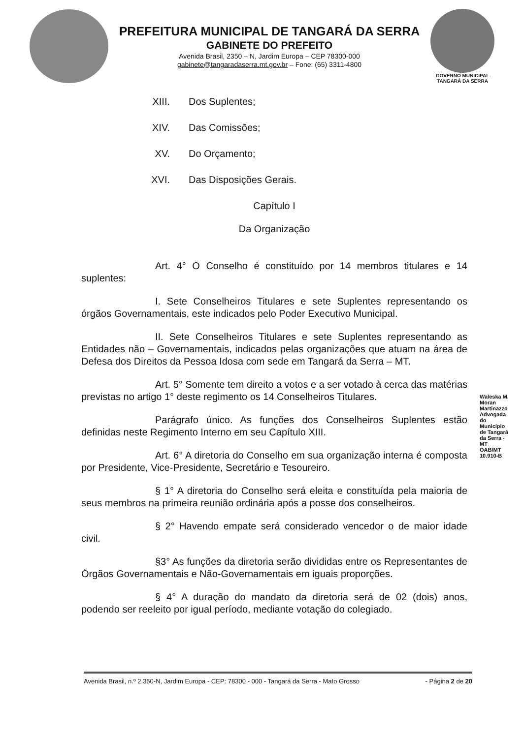PREFEITURA MUNICIPAL DE TANGARÁ DA SERRA
GABINETE DO PREFEITO
Avenida Brasil, 2350 – N, Jardim Europa – CEP 78300-000
gabinete@tangaradaserra.mt.gov.br – Fone: (65) 3311-4800
GOVERNO MUNICIPAL
TANGARÁ DA SERRA
XIII. Dos Suplentes;
XIV. Das Comissões;
XV. Do Orçamento;
XVI. Das Disposições Gerais.
Capítulo I
Da Organização
Art. 4° O Conselho é constituído por 14 membros titulares e 14 suplentes:
I. Sete Conselheiros Titulares e sete Suplentes representando os órgãos Governamentais, este indicados pelo Poder Executivo Municipal.
II. Sete Conselheiros Titulares e sete Suplentes representando as Entidades não – Governamentais, indicados pelas organizações que atuam na área de Defesa dos Direitos da Pessoa Idosa com sede em Tangará da Serra – MT.
Art. 5° Somente tem direito a votos e a ser votado à cerca das matérias previstas no artigo 1° deste regimento os 14 Conselheiros Titulares.
Parágrafo único. As funções dos Conselheiros Suplentes estão definidas neste Regimento Interno em seu Capítulo XIII.
Art. 6° A diretoria do Conselho em sua organização interna é composta por Presidente, Vice-Presidente, Secretário e Tesoureiro.
§ 1° A diretoria do Conselho será eleita e constituída pela maioria de seus membros na primeira reunião ordinária após a posse dos conselheiros.
§ 2° Havendo empate será considerado vencedor o de maior idade civil.
§3° As funções da diretoria serão divididas entre os Representantes de Órgãos Governamentais e Não-Governamentais em iguais proporções.
§ 4° A duração do mandato da diretoria será de 02 (dois) anos, podendo ser reeleito por igual período, mediante votação do colegiado.
Waleska M. Moran Martinazzo Advogada do Município de Tangará da Serra - MT OAB/MT 10.910-B
Avenida Brasil, n.º 2.350-N, Jardim Europa - CEP: 78300 - 000 - Tangará da Serra - Mato Grosso - Página 2 de 20